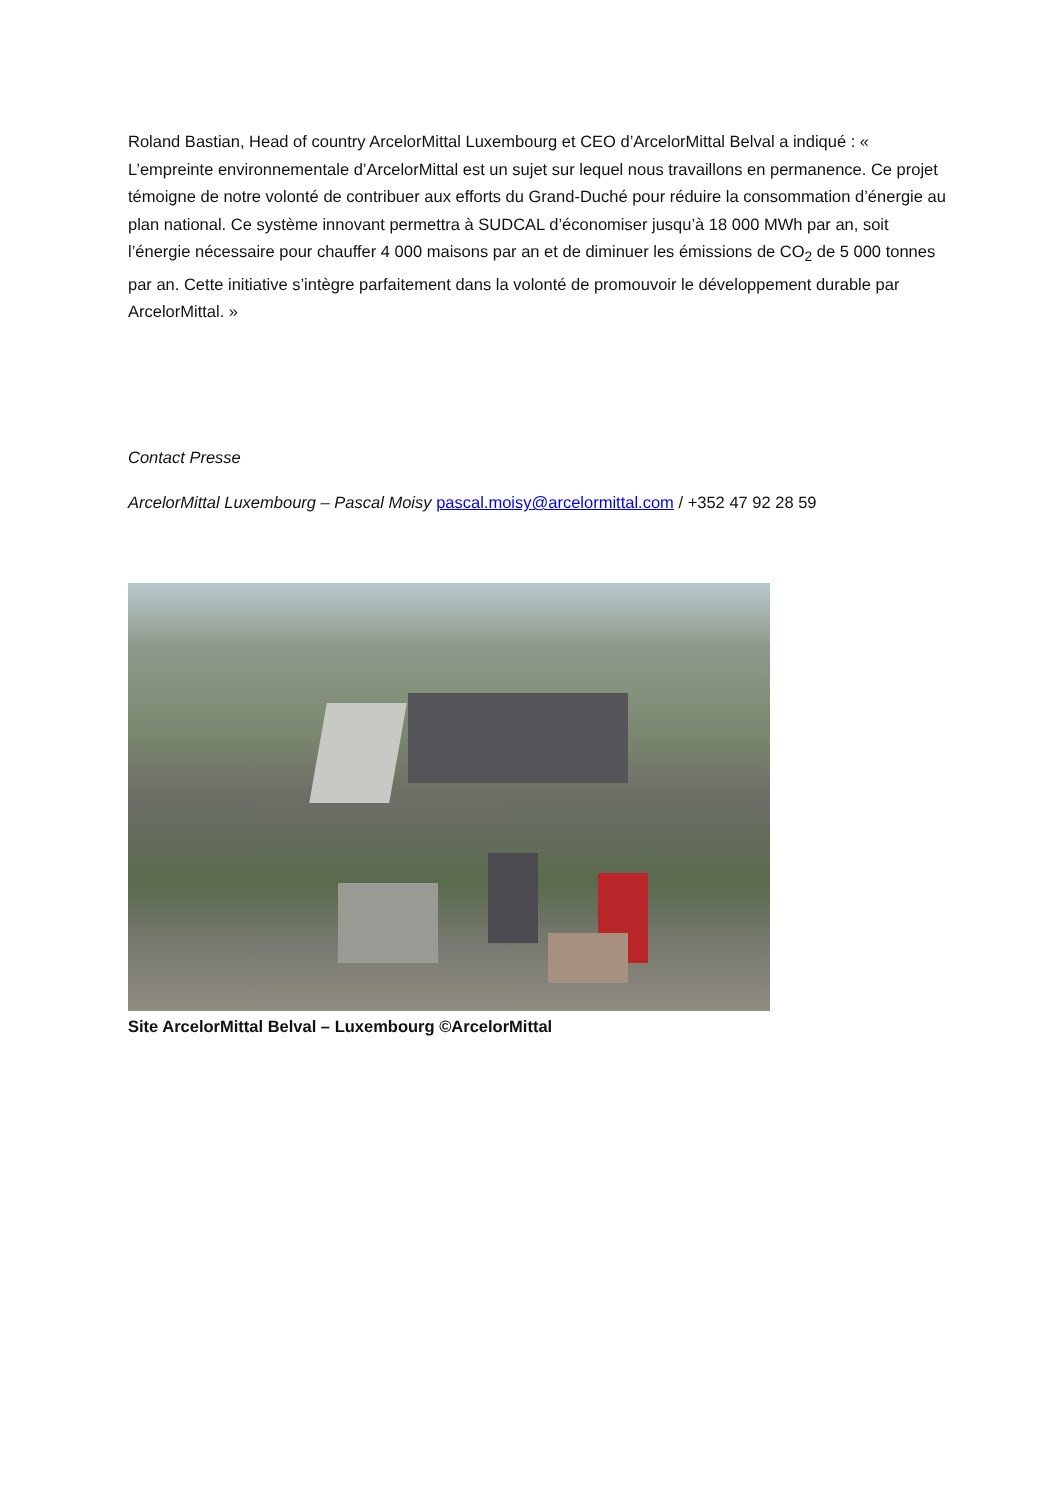Roland Bastian, Head of country ArcelorMittal Luxembourg et CEO d’ArcelorMittal Belval a indiqué : « L’empreinte environnementale d’ArcelorMittal est un sujet sur lequel nous travaillons en permanence. Ce projet témoigne de notre volonté de contribuer aux efforts du Grand-Duché pour réduire la consommation d’énergie au plan national. Ce système innovant permettra à SUDCAL d’économiser jusqu’à 18 000 MWh par an, soit l’énergie nécessaire pour chauffer 4 000 maisons par an et de diminuer les émissions de CO<sub>2</sub> de 5 000 tonnes par an. Cette initiative s’intègre parfaitement dans la volonté de promouvoir le développement durable par ArcelorMittal. »
Contact Presse
ArcelorMittal Luxembourg – Pascal Moisy pascal.moisy@arcelormittal.com / +352 47 92 28 59
Site ArcelorMittal Belval – Luxembourg ©ArcelorMittal